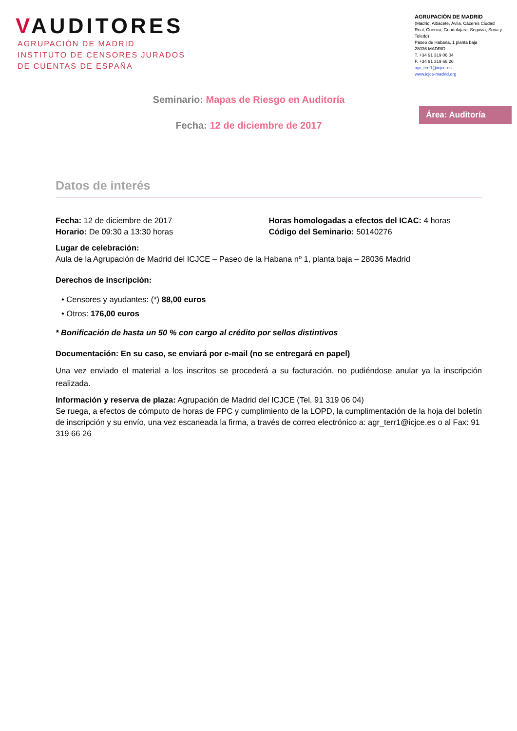VAUDITORES
AGRUPACIÓN DE MADRID
INSTITUTO DE CENSORES JURADOS
DE CUENTAS DE ESPAÑA
AGRUPACIÓN DE MADRID
(Madrid, Albacete, Ávila, Cáceres Ciudad Real, Cuenca, Guadalajara, Segovia, Soria y Toledo)
Paseo de Habana, 1 planta baja
28036 MADRID
T. +34 91 319 06 04
F. +34 91 319 66 26
agr_terr1@icjce.es
www.icjce-madrid.org
Seminario: Mapas de Riesgo en Auditoría
Fecha: 12 de diciembre de 2017
Área: Auditoría
Datos de interés
Fecha: 12 de diciembre de 2017
Horario: De 09:30 a 13:30 horas
Horas homologadas a efectos del ICAC: 4 horas
Código del Seminario: 50140276
Lugar de celebración:
Aula de la Agrupación de Madrid del ICJCE – Paseo de la Habana nº 1, planta baja – 28036 Madrid
Derechos de inscripción:
• Censores y ayudantes: (*) 88,00 euros
• Otros: 176,00 euros
* Bonificación de hasta un 50 % con cargo al crédito por sellos distintivos
Documentación: En su caso, se enviará por e-mail (no se entregará en papel)
Una vez enviado el material a los inscritos se procederá a su facturación, no pudiéndose anular ya la inscripción realizada.
Información y reserva de plaza: Agrupación de Madrid del ICJCE (Tel. 91 319 06 04)
Se ruega, a efectos de cómputo de horas de FPC y cumplimiento de la LOPD, la cumplimentación de la hoja del boletín de inscripción y su envío, una vez escaneada la firma, a través de correo electrónico a: agr_terr1@icjce.es o al Fax: 91 319 66 26